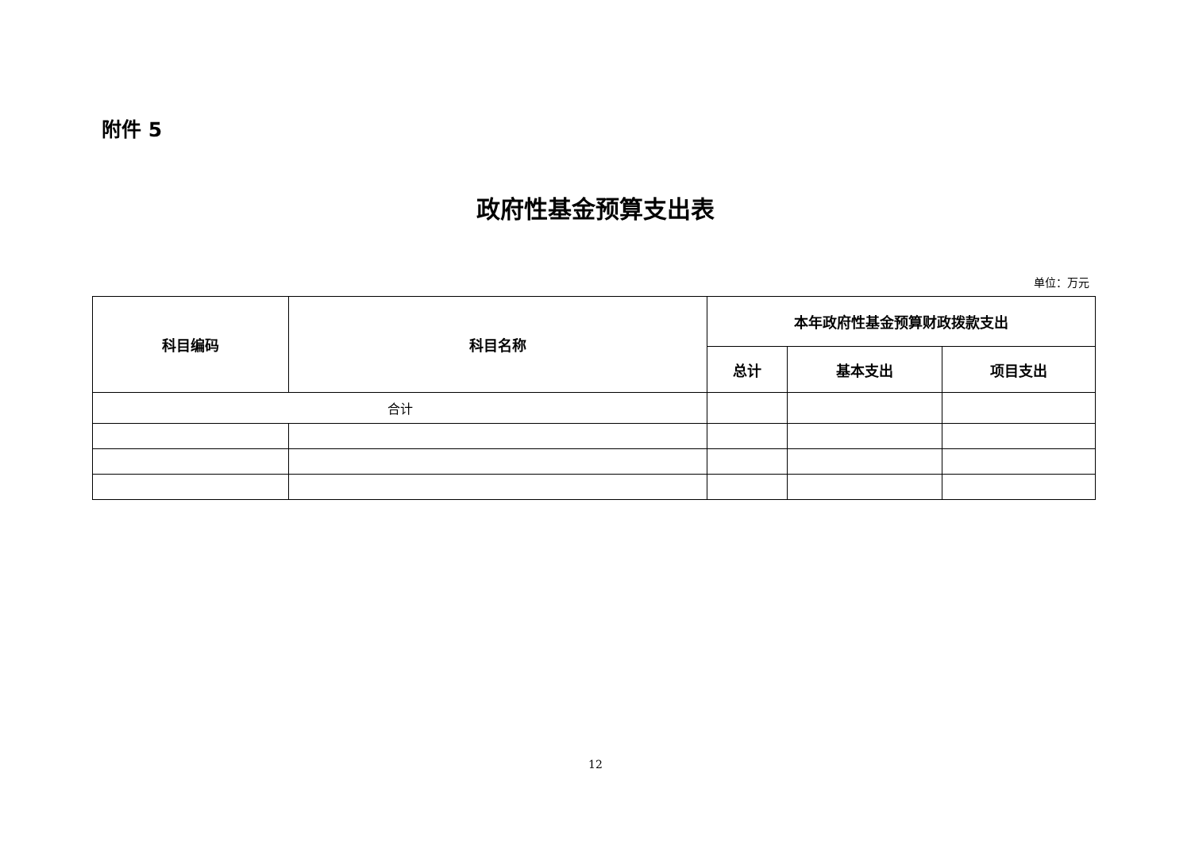附件 5
政府性基金预算支出表
单位：万元
| 科目编码 | 科目名称 | 本年政府性基金预算财政拨款支出 | | |
| --- | --- | --- | --- | --- |
| | | 总计 | 基本支出 | 项目支出 |
| 合计 | | | | |
12